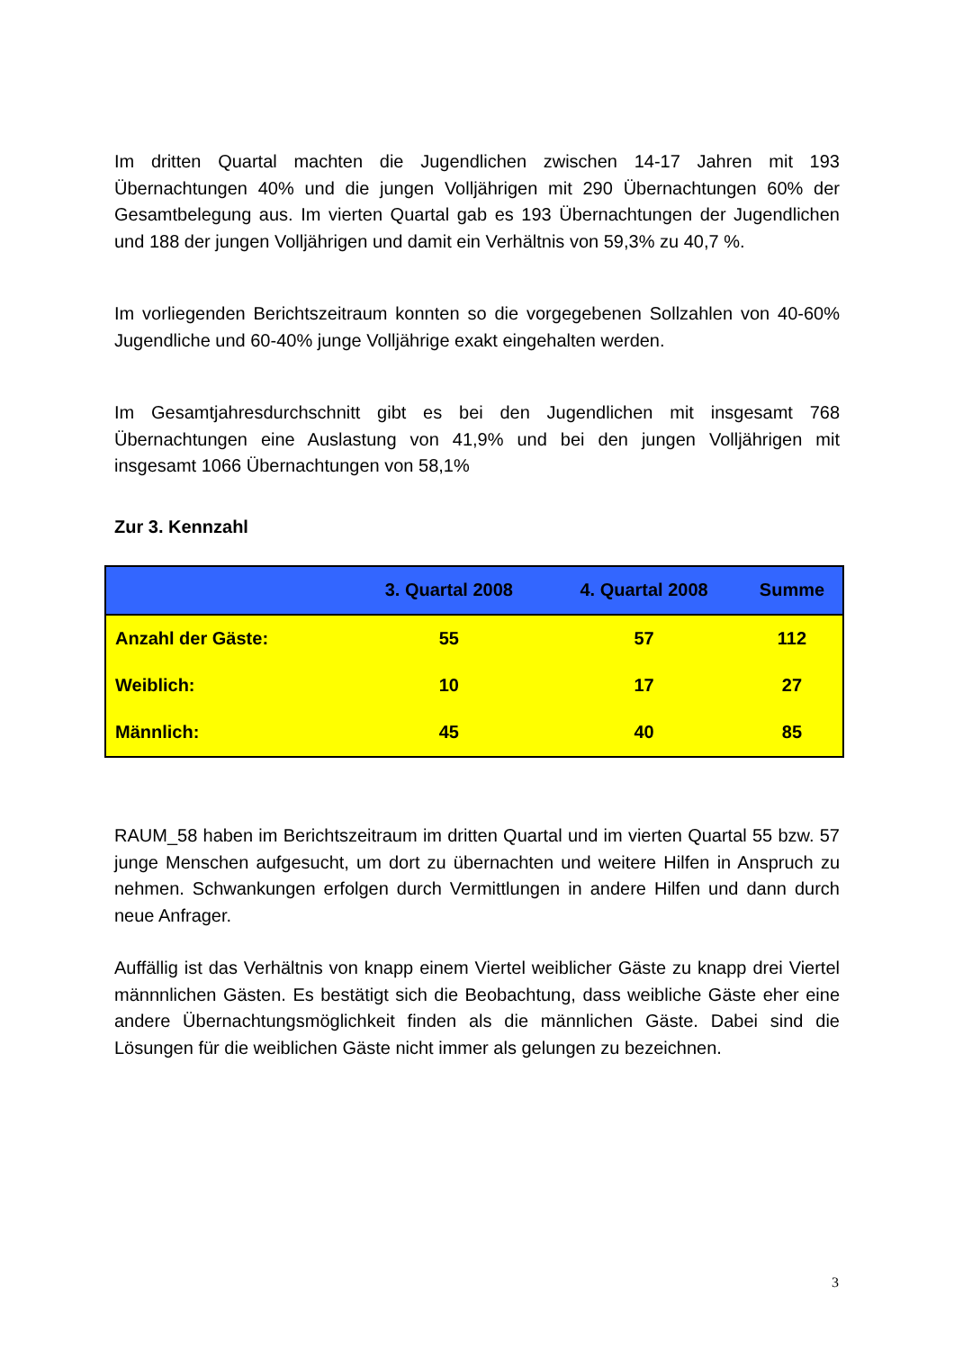Im dritten Quartal machten die Jugendlichen zwischen 14-17 Jahren mit 193 Übernachtungen 40% und die jungen Volljährigen mit 290 Übernachtungen 60% der Gesamtbelegung aus. Im vierten Quartal gab es 193 Übernachtungen der Jugendlichen und 188 der jungen Volljährigen und damit ein Verhältnis von 59,3% zu 40,7 %.
Im vorliegenden Berichtszeitraum konnten so die vorgegebenen Sollzahlen von 40-60% Jugendliche und 60-40% junge Volljährige exakt eingehalten werden.
Im Gesamtjahresdurchschnitt gibt es bei den Jugendlichen mit insgesamt 768 Übernachtungen eine Auslastung von 41,9% und bei den jungen Volljährigen mit insgesamt 1066 Übernachtungen von 58,1%
Zur 3. Kennzahl
| | 3. Quartal 2008 | 4. Quartal 2008 | Summe |
| --- | --- | --- | --- |
| Anzahl der Gäste: | 55 | 57 | 112 |
| Weiblich: | 10 | 17 | 27 |
| Männlich: | 45 | 40 | 85 |
RAUM_58 haben im Berichtszeitraum im dritten Quartal und im vierten Quartal 55 bzw. 57 junge Menschen aufgesucht, um dort zu übernachten und weitere Hilfen in Anspruch zu nehmen. Schwankungen erfolgen durch Vermittlungen in andere Hilfen und dann durch neue Anfrager.
Auffällig ist das Verhältnis von knapp einem Viertel weiblicher Gäste zu knapp drei Viertel männnlichen Gästen. Es bestätigt sich die Beobachtung, dass weibliche Gäste eher eine andere Übernachtungsmöglichkeit finden als die männlichen Gäste. Dabei sind die Lösungen für die weiblichen Gäste nicht immer als gelungen zu bezeichnen.
3